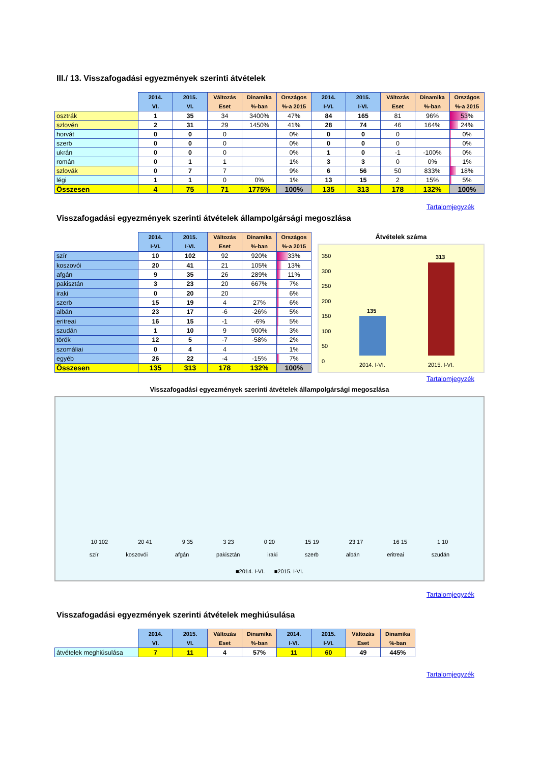III./ 13. Visszafogadási egyezmények szerinti átvételek
| | 2014. VI. | 2015. VI. | Változás Eset | Dinamika %-ban | Országos %-a 2015 | 2014. I-VI. | 2015. I-VI. | Változás Eset | Dinamika %-ban | Országos %-a 2015 |
| --- | --- | --- | --- | --- | --- | --- | --- | --- | --- | --- |
| osztrák | 1 | 35 | 34 | 3400% | 47% | 84 | 165 | 81 | 96% | 53% |
| szlovén | 2 | 31 | 29 | 1450% | 41% | 28 | 74 | 46 | 164% | 24% |
| horvát | 0 | 0 | 0 | | 0% | 0 | 0 | 0 | | 0% |
| szerb | 0 | 0 | 0 | | 0% | 0 | 0 | 0 | | 0% |
| ukrán | 0 | 0 | 0 | | 0% | 1 | 0 | -1 | -100% | 0% |
| román | 0 | 1 | 1 | | 1% | 3 | 3 | 0 | 0% | 1% |
| szlovák | 0 | 7 | 7 | | 9% | 6 | 56 | 50 | 833% | 18% |
| légi | 1 | 1 | 0 | 0% | 1% | 13 | 15 | 2 | 15% | 5% |
| Összesen | 4 | 75 | 71 | 1775% | 100% | 135 | 313 | 178 | 132% | 100% |
Tartalomjegyzék
Visszafogadási egyezmények szerinti átvételek állampolgársági megoszlása
| | 2014. I-VI. | 2015. I-VI. | Változás Eset | Dinamika %-ban | Országos %-a 2015 |
| --- | --- | --- | --- | --- | --- |
| szír | 10 | 102 | 92 | 920% | 33% |
| koszovói | 20 | 41 | 21 | 105% | 13% |
| afgán | 9 | 35 | 26 | 289% | 11% |
| pakisztán | 3 | 23 | 20 | 667% | 7% |
| iraki | 0 | 20 | 20 | | 6% |
| szerb | 15 | 19 | 4 | 27% | 6% |
| albán | 23 | 17 | -6 | -26% | 5% |
| eritreai | 16 | 15 | -1 | -6% | 5% |
| szudán | 1 | 10 | 9 | 900% | 3% |
| török | 12 | 5 | -7 | -58% | 2% |
| szomáliai | 0 | 4 | 4 | | 1% |
| egyéb | 26 | 22 | -4 | -15% | 7% |
| Összesen | 135 | 313 | 178 | 132% | 100% |
Átvételek száma
350
300
250
200
150
100
50
0
135
313
2014. I-VI. 2015. I-VI.
Tartalomjegyzék
Visszafogadási egyezmények szerinti átvételek állampolgársági megoszlása
10 102
20 41
9 35
3 23
0 20
15 19
23 17
16 15
1 10
szír koszovói afgán pakisztán iraki szerb albán eritreai szudán
■2014. I-VI. ■2015. I-VI.
Tartalomjegyzék
Visszafogadási egyezmények szerinti átvételek meghiúsulása
| | 2014. VI. | 2015. VI. | Változás Eset | Dinamika %-ban | 2014. I-VI. | 2015. I-VI. | Változás Eset | Dinamika %-ban |
| --- | --- | --- | --- | --- | --- | --- | --- | --- |
| átvételek meghiúsulása | 7 | 11 | 4 | 57% | 11 | 60 | 49 | 445% |
Tartalomjegyzék